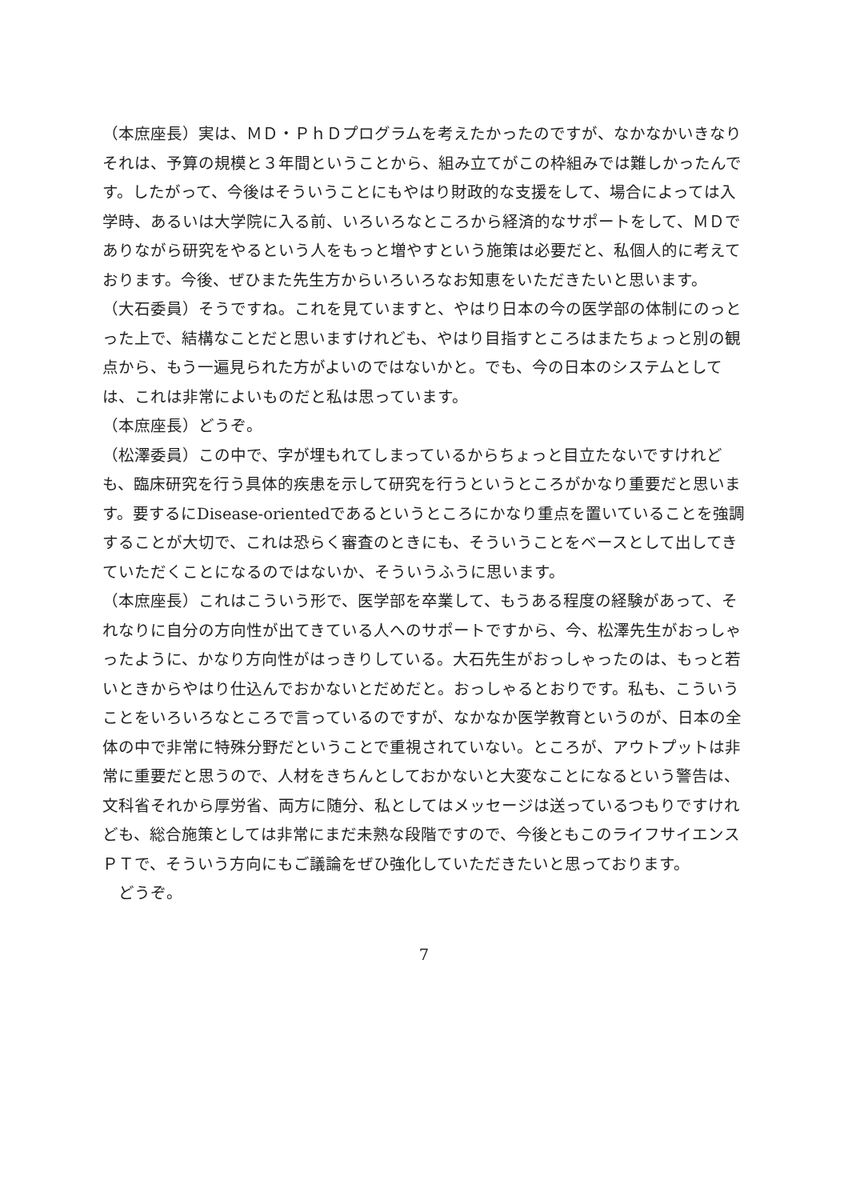（本庶座長）実は、ＭＤ・ＰｈＤプログラムを考えたかったのですが、なかなかいきなりそれは、予算の規模と３年間ということから、組み立てがこの枠組みでは難しかったんです。したがって、今後はそういうことにもやはり財政的な支援をして、場合によっては入学時、あるいは大学院に入る前、いろいろなところから経済的なサポートをして、ＭＤでありながら研究をやるという人をもっと増やすという施策は必要だと、私個人的に考えております。今後、ぜひまた先生方からいろいろなお知恵をいただきたいと思います。
（大石委員）そうですね。これを見ていますと、やはり日本の今の医学部の体制にのっとった上で、結構なことだと思いますけれども、やはり目指すところはまたちょっと別の観点から、もう一遍見られた方がよいのではないかと。でも、今の日本のシステムとしては、これは非常によいものだと私は思っています。
（本庶座長）どうぞ。
（松澤委員）この中で、字が埋もれてしまっているからちょっと目立たないですけれども、臨床研究を行う具体的疾患を示して研究を行うというところがかなり重要だと思います。要するにDisease-orientedであるというところにかなり重点を置いていることを強調することが大切で、これは恐らく審査のときにも、そういうことをベースとして出してきていただくことになるのではないか、そういうふうに思います。
（本庶座長）これはこういう形で、医学部を卒業して、もうある程度の経験があって、それなりに自分の方向性が出てきている人へのサポートですから、今、松澤先生がおっしゃったように、かなり方向性がはっきりしている。大石先生がおっしゃったのは、もっと若いときからやはり仕込んでおかないとだめだと。おっしゃるとおりです。私も、こういうことをいろいろなところで言っているのですが、なかなか医学教育というのが、日本の全体の中で非常に特殊分野だということで重視されていない。ところが、アウトプットは非常に重要だと思うので、人材をきちんとしておかないと大変なことになるという警告は、文科省それから厚労省、両方に随分、私としてはメッセージは送っているつもりですけれども、総合施策としては非常にまだ未熟な段階ですので、今後ともこのライフサイエンスＰＴで、そういう方向にもご議論をぜひ強化していただきたいと思っております。
　どうぞ。
7